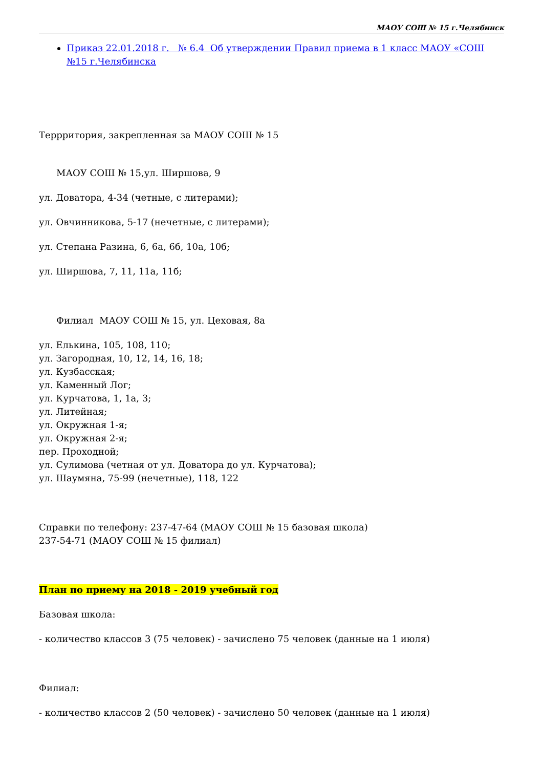МАОУ СОШ № 15 г.Челябинск
Приказ 22.01.2018 г. № 6.4 Об утверждении Правил приема в 1 класс МАОУ «СОШ №15 г.Челябинска
Террритория, закрепленная за МАОУ СОШ № 15
МАОУ СОШ № 15,ул. Ширшова, 9
ул. Доватора, 4-34 (четные, с литерами);
ул. Овчинникова, 5-17 (нечетные, с литерами);
ул. Степана Разина, 6, 6а, 6б, 10а, 10б;
ул. Ширшова, 7, 11, 11а, 11б;
Филиал МАОУ СОШ № 15, ул. Цеховая, 8а
ул. Елькина, 105, 108, 110;
ул. Загородная, 10, 12, 14, 16, 18;
ул. Кузбасская;
ул. Каменный Лог;
ул. Курчатова, 1, 1а, 3;
ул. Литейная;
ул. Окружная 1-я;
ул. Окружная 2-я;
пер. Проходной;
ул. Сулимова (четная от ул. Доватора до ул. Курчатова);
ул. Шаумяна, 75-99 (нечетные), 118, 122
Справки по телефону: 237-47-64 (МАОУ СОШ № 15 базовая школа)
237-54-71 (МАОУ СОШ № 15 филиал)
План по приему на 2018 - 2019 учебный год
Базовая школа:
- количество классов 3 (75 человек) - зачислено 75 человек (данные на 1 июля)
Филиал:
- количество классов 2 (50 человек) - зачислено 50 человек (данные на 1 июля)